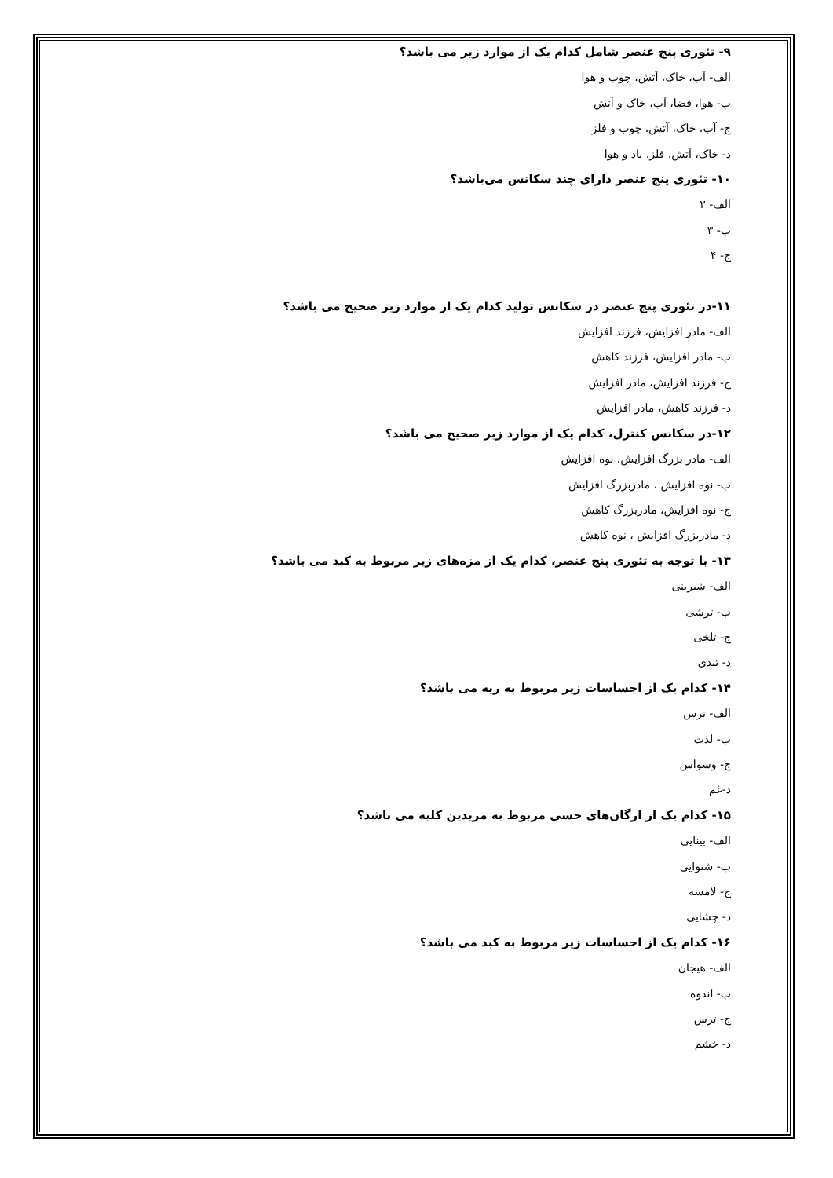۹- تئوری پنج عنصر شامل کدام یک از موارد زیر می باشد؟
الف- آب، خاک، آتش، چوب و هوا
ب- هوا، فضا، آب، خاک و آتش
ج- آب، خاک، آتش، چوب و فلز
د- خاک، آتش، فلز، باد و هوا
۱۰- تئوری پنج عنصر دارای چند سکانس می‌باشد؟
الف- ۲
ب- ۳
ج- ۴
۱۱-در تئوری پنج عنصر در سکانس تولید کدام یک از موارد زیر صحیح می باشد؟
الف- مادر افزایش، فرزند افزایش
ب- مادر افزایش، فرزند کاهش
ج- فرزند افزایش، مادر افزایش
د- فرزند کاهش، مادر افزایش
۱۲-در سکانس کنترل، کدام یک از موارد زیر صحیح می باشد؟
الف- مادر بزرگ افزایش، نوه افزایش
ب- نوه افزایش ، مادربزرگ افزایش
ج- نوه افزایش، مادربزرگ کاهش
د- مادربزرگ افزایش ، نوه کاهش
۱۳- با توجه به تئوری پنج عنصر، کدام یک از مزه‌های زیر مربوط به کبد می باشد؟
الف- شیرینی
ب- ترشی
ج- تلخی
د- تندی
۱۴- کدام یک از احساسات زیر مربوط به ریه می باشد؟
الف- ترس
ب- لذت
ج- وسواس
د-غم
۱۵- کدام یک از ارگان‌های حسی مربوط به مریدین کلیه می باشد؟
الف- بینایی
ب- شنوایی
ج- لامسه
د- چشایی
۱۶- کدام یک از احساسات زیر مربوط به کبد می باشد؟
الف- هیجان
ب- اندوه
ج- ترس
د- خشم